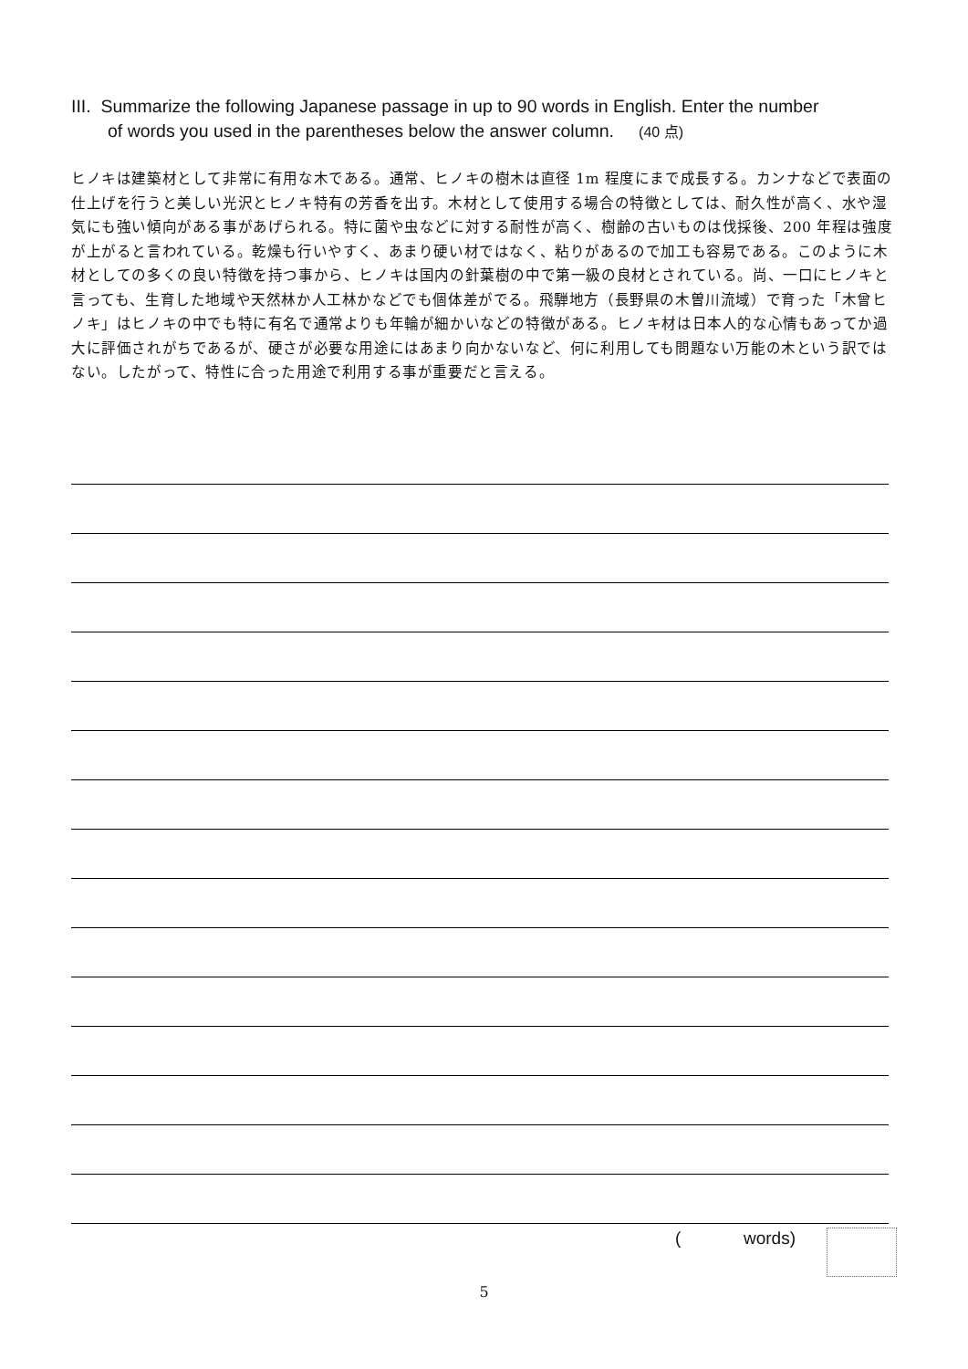III. Summarize the following Japanese passage in up to 90 words in English. Enter the number
of words you used in the parentheses below the answer column. (40 点)
ヒノキは建築材として非常に有用な木である。通常、ヒノキの樹木は直径 1m 程度にまで成長する。カンナなどで表面の仕上げを行うと美しい光沢とヒノキ特有の芳香を出す。木材として使用する場合の特徴としては、耐久性が高く、水や湿気にも強い傾向がある事があげられる。特に菌や虫などに対する耐性が高く、樹齢の古いものは伐採後、200 年程は強度が上がると言われている。乾燥も行いやすく、あまり硬い材ではなく、粘りがあるので加工も容易である。このように木材としての多くの良い特徴を持つ事から、ヒノキは国内の針葉樹の中で第一級の良材とされている。尚、一口にヒノキと言っても、生育した地域や天然林か人工林かなどでも個体差がでる。飛騨地方（長野県の木曽川流域）で育った「木曾ヒノキ」はヒノキの中でも特に有名で通常よりも年輪が細かいなどの特徴がある。ヒノキ材は日本人的な心情もあってか過大に評価されがちであるが、硬さが必要な用途にはあまり向かないなど、何に利用しても問題ない万能の木という訳ではない。したがって、特性に合った用途で利用する事が重要だと言える。
( words)
5